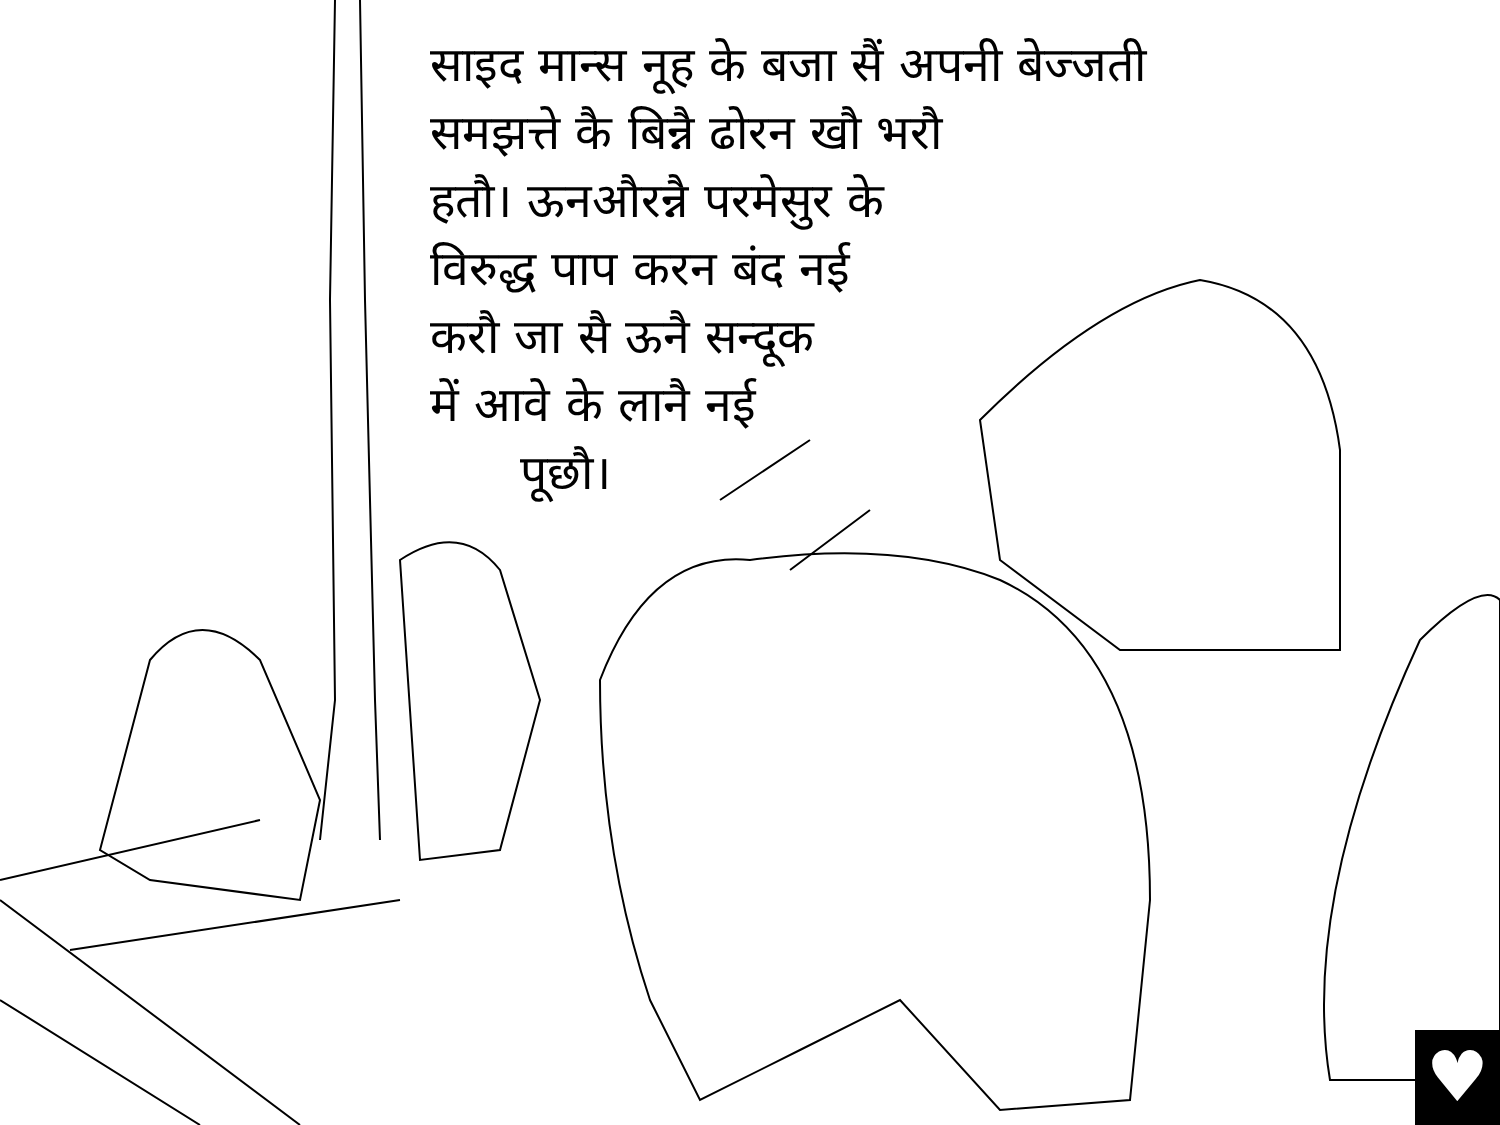साइद मान्स नूह के बजा सैं अपनी बेज्जती
समझत्ते कै बिन्नै ढोरन खौ भरौ
हतौ। ऊनऔरन्नै परमेसुर के
विरुद्ध पाप करन बंद नई
करौ जा सै ऊनै सन्दूक
में आवे के लानै नई
पूछौ।
♥